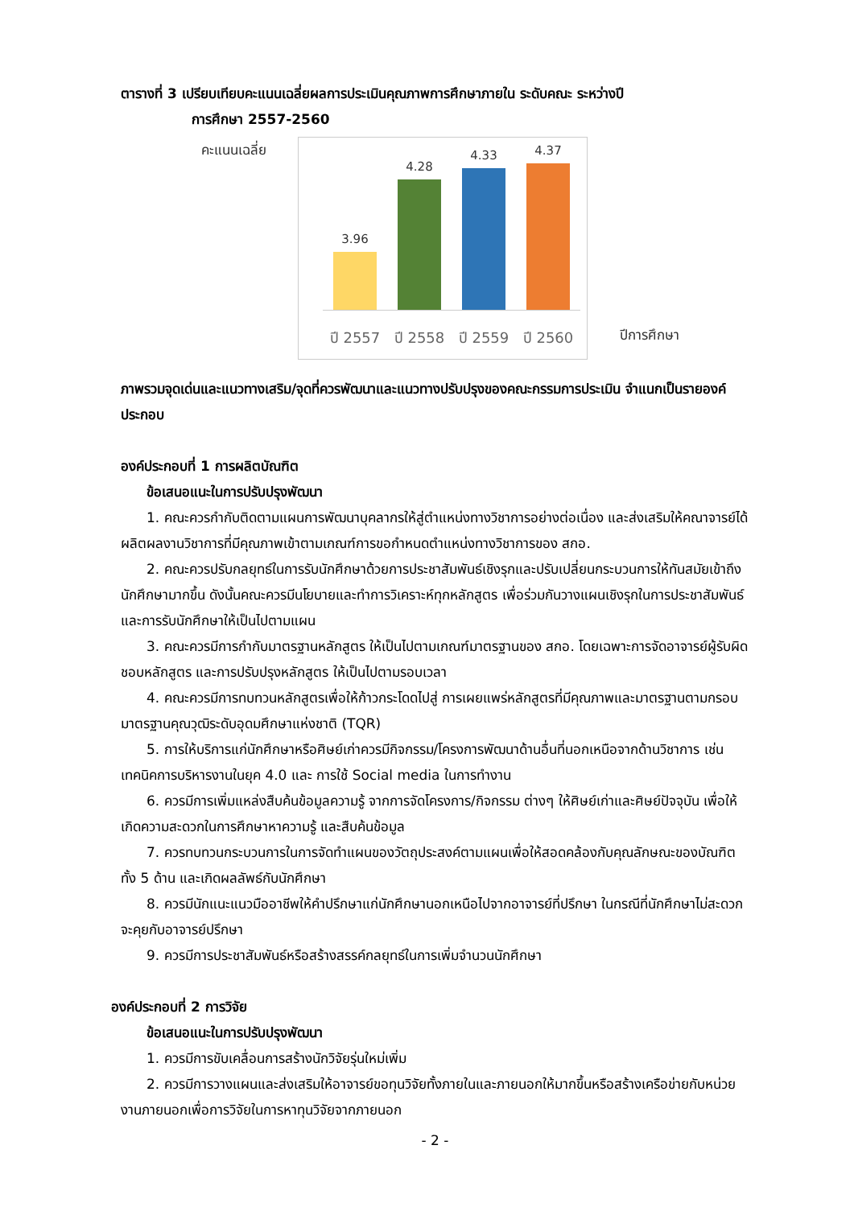ตารางที่ 3 เปรียบเทียบคะแนนเฉลี่ยผลการประเมินคุณภาพการศึกษาภายใน ระดับคณะ ระหว่างปี
การศึกษา 2557-2560
คะแนนเฉลี่ย
3.96
4.28
4.33
4.37
ปี 2557 ปี 2558 ปี 2559 ปี 2560
ปีการศึกษา
ภาพรวมจุดเด่นและแนวทางเสริม/จุดที่ควรพัฒนาและแนวทางปรับปรุงของคณะกรรมการประเมิน จำแนกเป็นรายองค์ประกอบ
องค์ประกอบที่ 1 การผลิตบัณฑิต
ข้อเสนอแนะในการปรับปรุงพัฒนา
1. คณะควรกำกับติดตามแผนการพัฒนาบุคลากรให้สู่ตำแหน่งทางวิชาการอย่างต่อเนื่อง และส่งเสริมให้คณาจารย์ได้ผลิตผลงานวิชาการที่มีคุณภาพเข้าตามเกณฑ์การขอกำหนดตำแหน่งทางวิชาการของ สกอ.
2. คณะควรปรับกลยุทธ์ในการรับนักศึกษาด้วยการประชาสัมพันธ์เชิงรุกและปรับเปลี่ยนกระบวนการให้ทันสมัยเข้าถึงนักศึกษามากขึ้น ดังนั้นคณะควรมีนโยบายและทำการวิเคราะห์ทุกหลักสูตร เพื่อร่วมกันวางแผนเชิงรุกในการประชาสัมพันธ์ และการรับนักศึกษาให้เป็นไปตามแผน
3. คณะควรมีการกำกับมาตรฐานหลักสูตร ให้เป็นไปตามเกณฑ์มาตรฐานของ สกอ. โดยเฉพาะการจัดอาจารย์ผู้รับผิดชอบหลักสูตร และการปรับปรุงหลักสูตร ให้เป็นไปตามรอบเวลา
4. คณะควรมีการทบทวนหลักสูตรเพื่อให้ก้าวกระโดดไปสู่ การเผยแพร่หลักสูตรที่มีคุณภาพและมาตรฐานตามกรอบมาตรฐานคุณวุฒิระดับอุดมศึกษาแห่งชาติ (TQR)
5. การให้บริการแก่นักศึกษาหรือศิษย์เก่าควรมีกิจกรรม/โครงการพัฒนาด้านอื่นที่นอกเหนือจากด้านวิชาการ เช่น เทคนิคการบริหารงานในยุค 4.0 และ การใช้ Social media ในการทำงาน
6. ควรมีการเพิ่มแหล่งสืบค้นข้อมูลความรู้ จากการจัดโครงการ/กิจกรรม ต่างๆ ให้ศิษย์เก่าและศิษย์ปัจจุบัน เพื่อให้เกิดความสะดวกในการศึกษาหาความรู้ และสืบค้นข้อมูล
7. ควรทบทวนกระบวนการในการจัดทำแผนของวัตถุประสงค์ตามแผนเพื่อให้สอดคล้องกับคุณลักษณะของบัณฑิต ทั้ง 5 ด้าน และเกิดผลลัพธ์กับนักศึกษา
8. ควรมีนักแนะแนวมืออาชีพให้คำปรึกษาแก่นักศึกษานอกเหนือไปจากอาจารย์ที่ปรึกษา ในกรณีที่นักศึกษาไม่สะดวกจะคุยกับอาจารย์ปรึกษา
9. ควรมีการประชาสัมพันธ์หรือสร้างสรรค์กลยุทธ์ในการเพิ่มจำนวนนักศึกษา
องค์ประกอบที่ 2 การวิจัย
ข้อเสนอแนะในการปรับปรุงพัฒนา
1. ควรมีการขับเคลื่อนการสร้างนักวิจัยรุ่นใหม่เพิ่ม
2. ควรมีการวางแผนและส่งเสริมให้อาจารย์ขอทุนวิจัยทั้งภายในและภายนอกให้มากขึ้นหรือสร้างเครือข่ายกับหน่วยงานภายนอกเพื่อการวิจัยในการหาทุนวิจัยจากภายนอก
- 2 -